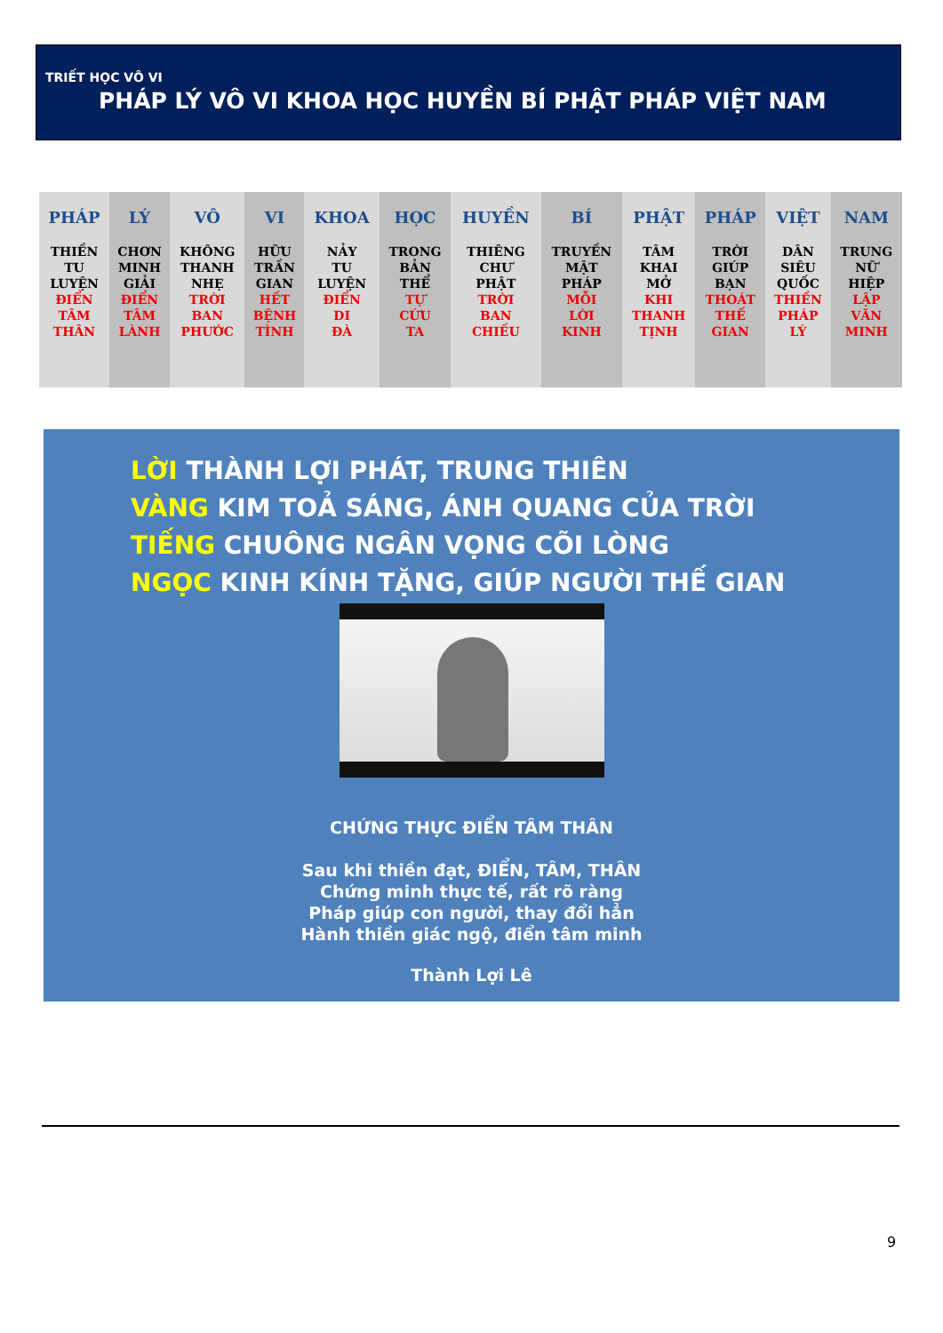TRIẾT HỌC VÔ VI
PHÁP LÝ VÔ VI KHOA HỌC HUYỀN BÍ PHẬT PHÁP VIỆT NAM
| PHÁP THIỀN TU LUYỆN ĐIỂN TÂM THÂN | LÝ CHƠN MINH GIẢI ĐIỂN TÂM LÀNH | VÔ KHÔNG THANH NHẸ TRỜI BAN PHƯỚC | VI HỮU TRẦN GIAN HẾT BỆNH TÌNH | KHOA NẢY TU LUYỆN ĐIỂN DI ĐÀ | HỌC TRONG BẢN THỂ TỰ CỨU TA | HUYỀN THIÊNG CHƯ PHẬT TRỜI BAN CHIẾU | BÍ TRUYỀN MẬT PHÁP MỖI LỜI KINH | PHẬT TÂM KHAI MỞ KHI THANH TỊNH | PHÁP TRỜI GIÚP BẠN THOÁT THẾ GIAN | VIỆT DÂN SIÊU QUỐC THIỀN PHÁP LÝ | NAM TRUNG NỮ HIỆP LẬP VĂN MINH |
LỜI THÀNH LỢI PHÁT, TRUNG THIÊN
VÀNG KIM TOẢ SÁNG, ÁNH QUANG CỦA TRỜI
TIẾNG CHUÔNG NGÂN VỌNG CÕI LÒNG
NGỌC KINH KÍNH TẶNG, GIÚP NGƯỜI THẾ GIAN
CHỨNG THỰC ĐIỂN TÂM THÂN
Sau khi thiền đạt, ĐIỂN, TÂM, THÂN
Chứng minh thực tế, rất rõ ràng
Pháp giúp con người, thay đổi hẳn
Hành thiền giác ngộ, điển tâm minh
Thành Lợi Lê
9